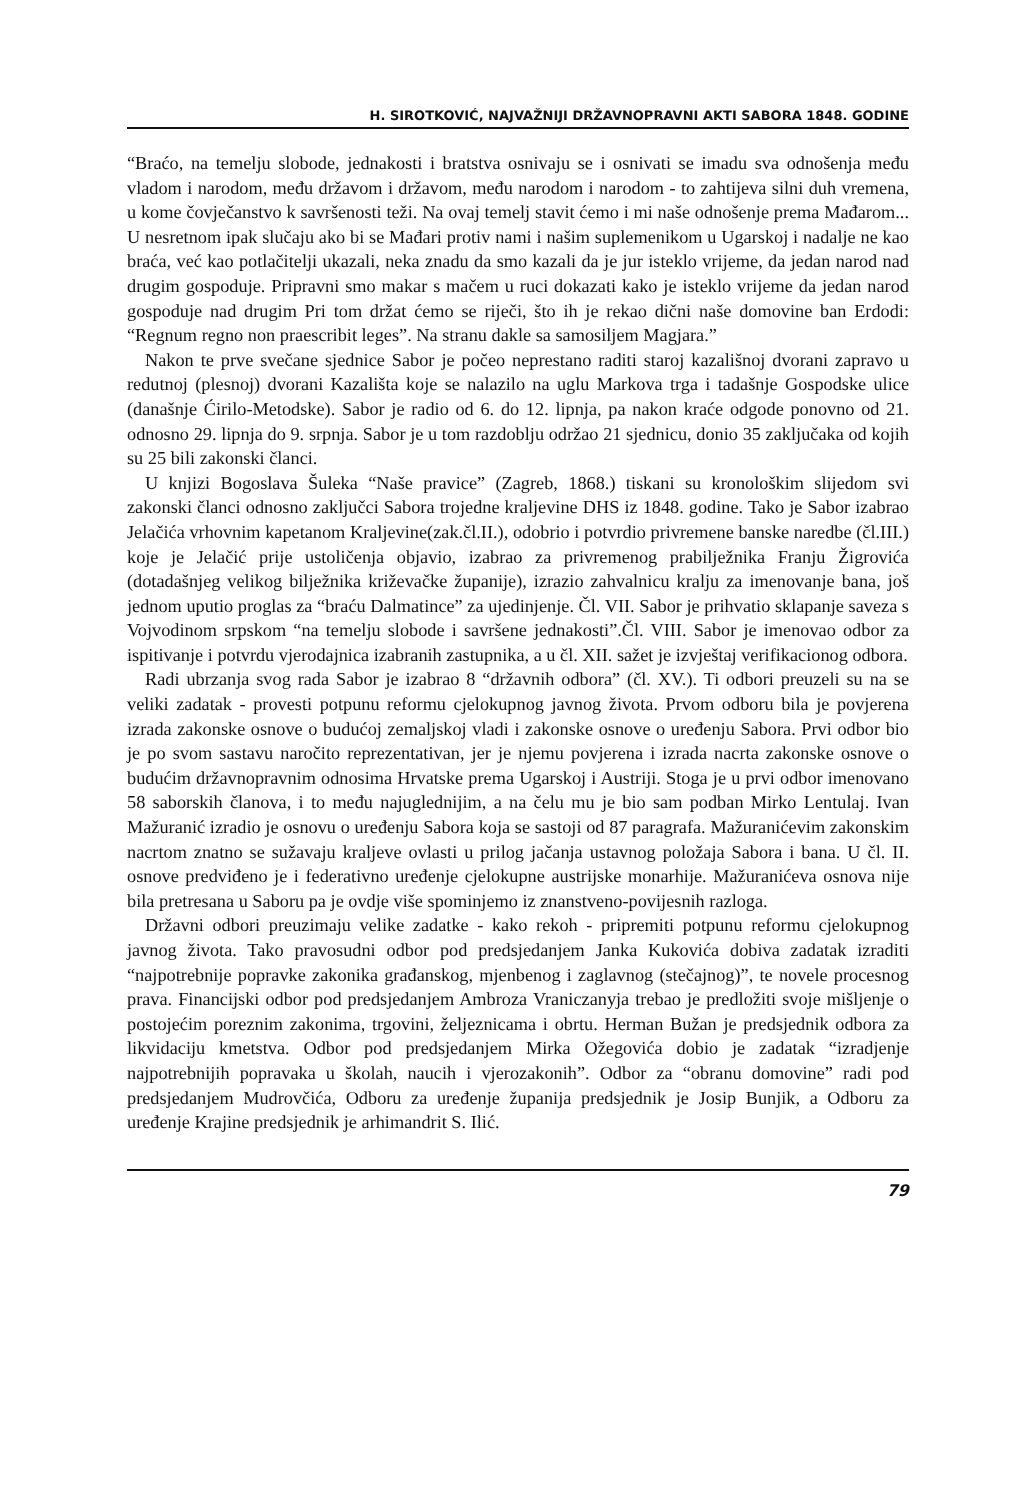H. SIROTKOVIĆ, NAJVAŽNIJI DRŽAVNOPRAVNI AKTI SABORA 1848. GODINE
“Braćo, na temelju slobode, jednakosti i bratstva osnivaju se i osnivati se imadu sva odnošenja među vladom i narodom, među državom i državom, među narodom i narodom - to zahtijeva silni duh vremena, u kome čovječanstvo k savršenosti teži. Na ovaj temelj stavit ćemo i mi naše odnošenje prema Mađarom... U nesretnom ipak slučaju ako bi se Mađari protiv nami i našim suplemenikom u Ugarskoj i nadalje ne kao braća, već kao potlačitelji ukazali, neka znadu da smo kazali da je jur isteklo vrijeme, da jedan narod nad drugim gospoduje. Pripravni smo makar s mačem u ruci dokazati kako je isteklo vrijeme da jedan narod gospoduje nad drugim Pri tom držat ćemo se riječi, što ih je rekao dični naše domovine ban Erdodi: “Regnum regno non praescribit leges”. Na stranu dakle sa samosiljem Magjara.”
Nakon te prve svečane sjednice Sabor je počeo neprestano raditi staroj kazališnoj dvorani zapravo u redutnoj (plesnoj) dvorani Kazališta koje se nalazilo na uglu Markova trga i tadašnje Gospodske ulice (današnje Ćirilo-Metodske). Sabor je radio od 6. do 12. lipnja, pa nakon kraće odgode ponovno od 21. odnosno 29. lipnja do 9. srpnja. Sabor je u tom razdoblju održao 21 sjednicu, donio 35 zaključaka od kojih su 25 bili zakonski članci.
U knjizi Bogoslava Šuleka “Naše pravice” (Zagreb, 1868.) tiskani su kronološkim slijedom svi zakonski članci odnosno zaključci Sabora trojedne kraljevine DHS iz 1848. godine. Tako je Sabor izabrao Jelačića vrhovnim kapetanom Kraljevine(zak.čl.II.), odobrio i potvrdio privremene banske naredbe (čl.III.) koje je Jelačić prije ustoličenja objavio, izabrao za privremenog prabilježnika Franju Žigrovića (dotadašnjeg velikog bilježnika križevačke županije), izrazio zahvalnicu kralju za imenovanje bana, još jednom uputio proglas za “braću Dalmatince” za ujedinjenje. Čl. VII. Sabor je prihvatio sklapanje saveza s Vojvodinom srpskom “na temelju slobode i savršene jednakosti”.Čl. VIII. Sabor je imenovao odbor za ispitivanje i potvrdu vjerodajnica izabranih zastupnika, a u čl. XII. sažet je izvještaj verifikacionog odbora.
Radi ubrzanja svog rada Sabor je izabrao 8 “državnih odbora” (čl. XV.). Ti odbori preuzeli su na se veliki zadatak - provesti potpunu reformu cjelokupnog javnog života. Prvom odboru bila je povjerena izrada zakonske osnove o budućoj zemaljskoj vladi i zakonske osnove o uređenju Sabora. Prvi odbor bio je po svom sastavu naročito reprezentativan, jer je njemu povjerena i izrada nacrta zakonske osnove o budućim državnopravnim odnosima Hrvatske prema Ugarskoj i Austriji. Stoga je u prvi odbor imenovano 58 saborskih članova, i to među najuglednijim, a na čelu mu je bio sam podban Mirko Lentulaj. Ivan Mažuranić izradio je osnovu o uređenju Sabora koja se sastoji od 87 paragrafa. Mažuranićevim zakonskim nacrtom znatno se sužavaju kraljeve ovlasti u prilog jačanja ustavnog položaja Sabora i bana. U čl. II. osnove predviđeno je i federativno uređenje cjelokupne austrijske monarhije. Mažuranićeva osnova nije bila pretresana u Saboru pa je ovdje više spominjemo iz znanstveno-povijesnih razloga.
Državni odbori preuzimaju velike zadatke - kako rekoh - pripremiti potpunu reformu cjelokupnog javnog života. Tako pravosudni odbor pod predsjedanjem Janka Kukovića dobiva zadatak izraditi “najpotrebnije popravke zakonika građanskog, mjenbenog i zaglavnog (stečajnog)”, te novele procesnog prava. Financijski odbor pod predsjedanjem Ambroza Vraniczanyja trebao je predložiti svoje mišljenje o postojećim poreznim zakonima, trgovini, željeznicama i obrtu. Herman Bužan je predsjednik odbora za likvidaciju kmetstva. Odbor pod predsjedanjem Mirka Ožegovića dobio je zadatak “izradjenje najpotrebnijih popravaka u školah, naucih i vjerozakonih”. Odbor za “obranu domovine” radi pod predsjedanjem Mudrovčića, Odboru za uređenje županija predsjednik je Josip Bunjik, a Odboru za uređenje Krajine predsjednik je arhimandrit S. Ilić.
79